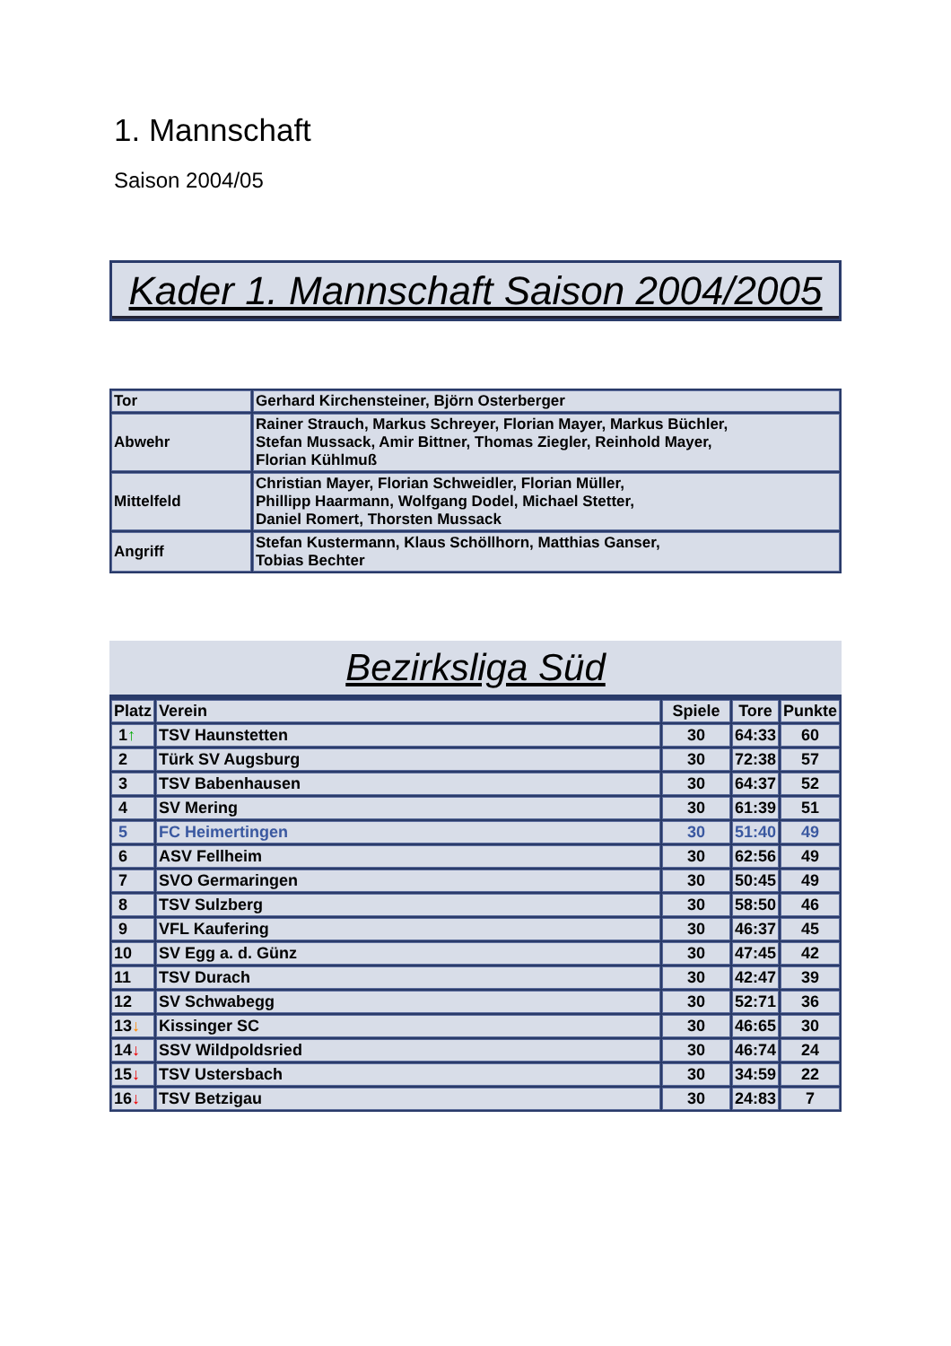1. Mannschaft
Saison 2004/05
Kader 1. Mannschaft Saison 2004/2005
| Tor | Gerhard Kirchensteiner, Björn Osterberger |
| Abwehr | Rainer Strauch, Markus Schreyer, Florian Mayer, Markus Büchler, Stefan Mussack, Amir Bittner, Thomas Ziegler, Reinhold Mayer, Florian Kühlmuß |
| Mittelfeld | Christian Mayer, Florian Schweidler, Florian Müller, Phillipp Haarmann, Wolfgang Dodel, Michael Stetter, Daniel Romert, Thorsten Mussack |
| Angriff | Stefan Kustermann, Klaus Schöllhorn, Matthias Ganser, Tobias Bechter |
Bezirksliga Süd
| Platz | Verein | Spiele | Tore | Punkte |
| --- | --- | --- | --- | --- |
| 1 ↑ | TSV Haunstetten | 30 | 64:33 | 60 |
| 2 | Türk SV Augsburg | 30 | 72:38 | 57 |
| 3 | TSV Babenhausen | 30 | 64:37 | 52 |
| 4 | SV Mering | 30 | 61:39 | 51 |
| 5 | FC Heimertingen | 30 | 51:40 | 49 |
| 6 | ASV Fellheim | 30 | 62:56 | 49 |
| 7 | SVO Germaringen | 30 | 50:45 | 49 |
| 8 | TSV Sulzberg | 30 | 58:50 | 46 |
| 9 | VFL Kaufering | 30 | 46:37 | 45 |
| 10 | SV Egg a. d. Günz | 30 | 47:45 | 42 |
| 11 | TSV Durach | 30 | 42:47 | 39 |
| 12 | SV Schwabegg | 30 | 52:71 | 36 |
| 13 ↓ | Kissinger SC | 30 | 46:65 | 30 |
| 14 ↓ | SSV Wildpoldsried | 30 | 46:74 | 24 |
| 15 ↓ | TSV Ustersbach | 30 | 34:59 | 22 |
| 16 ↓ | TSV Betzigau | 30 | 24:83 | 7 |